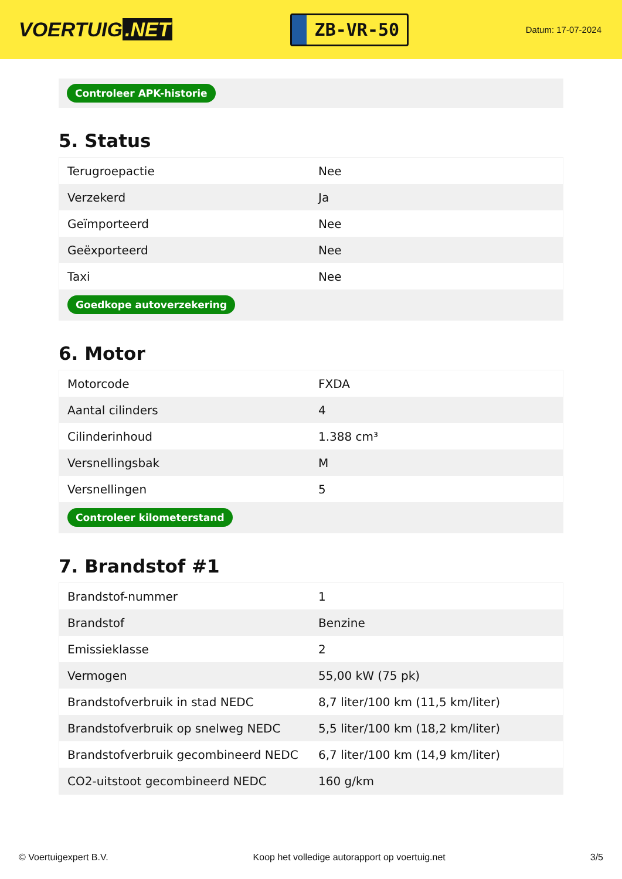VOERTUIG.NET
ZB-VR-50
Datum: 17-07-2024
Controleer APK-historie
5. Status
| Terugroepactie | Nee |
| Verzekerd | Ja |
| Geïmporteerd | Nee |
| Geëxporteerd | Nee |
| Taxi | Nee |
| Goedkope autoverzekering | |
6. Motor
| Motorcode | FXDA |
| Aantal cilinders | 4 |
| Cilinderinhoud | 1.388 cm³ |
| Versnellingsbak | M |
| Versnellingen | 5 |
| Controleer kilometerstand | |
7. Brandstof #1
| Brandstof-nummer | 1 |
| Brandstof | Benzine |
| Emissieklasse | 2 |
| Vermogen | 55,00 kW (75 pk) |
| Brandstofverbruik in stad NEDC | 8,7 liter/100 km (11,5 km/liter) |
| Brandstofverbruik op snelweg NEDC | 5,5 liter/100 km (18,2 km/liter) |
| Brandstofverbruik gecombineerd NEDC | 6,7 liter/100 km (14,9 km/liter) |
| CO2-uitstoot gecombineerd NEDC | 160 g/km |
© Voertuigexpert B.V. Koop het volledige autorapport op voertuig.net 3/5